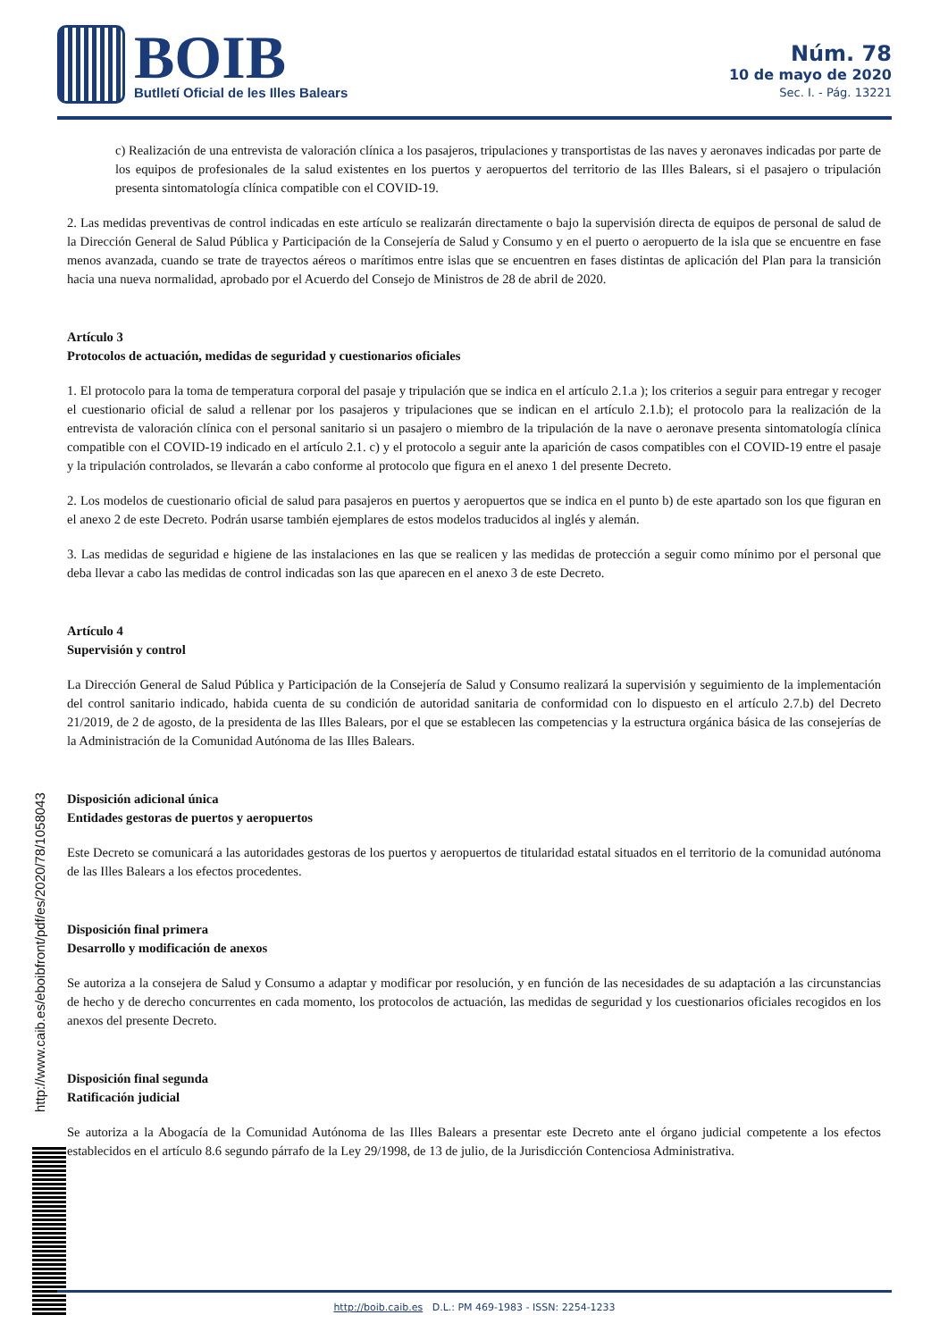BOIB
Butlletí Oficial de les Illes Balears
Núm. 78
10 de mayo de 2020
Sec. I. - Pág. 13221
c) Realización de una entrevista de valoración clínica a los pasajeros, tripulaciones y transportistas de las naves y aeronaves indicadas por parte de los equipos de profesionales de la salud existentes en los puertos y aeropuertos del territorio de las Illes Balears, si el pasajero o tripulación presenta sintomatología clínica compatible con el COVID-19.
2. Las medidas preventivas de control indicadas en este artículo se realizarán directamente o bajo la supervisión directa de equipos de personal de salud de la Dirección General de Salud Pública y Participación de la Consejería de Salud y Consumo y en el puerto o aeropuerto de la isla que se encuentre en fase menos avanzada, cuando se trate de trayectos aéreos o marítimos entre islas que se encuentren en fases distintas de aplicación del Plan para la transición hacia una nueva normalidad, aprobado por el Acuerdo del Consejo de Ministros de 28 de abril de 2020.
Artículo 3
Protocolos de actuación, medidas de seguridad y cuestionarios oficiales
1. El protocolo para la toma de temperatura corporal del pasaje y tripulación que se indica en el artículo 2.1.a ); los criterios a seguir para entregar y recoger el cuestionario oficial de salud a rellenar por los pasajeros y tripulaciones que se indican en el artículo 2.1.b); el protocolo para la realización de la entrevista de valoración clínica con el personal sanitario si un pasajero o miembro de la tripulación de la nave o aeronave presenta sintomatología clínica compatible con el COVID-19 indicado en el artículo 2.1. c) y el protocolo a seguir ante la aparición de casos compatibles con el COVID-19 entre el pasaje y la tripulación controlados, se llevarán a cabo conforme al protocolo que figura en el anexo 1 del presente Decreto.
2. Los modelos de cuestionario oficial de salud para pasajeros en puertos y aeropuertos que se indica en el punto b) de este apartado son los que figuran en el anexo 2 de este Decreto. Podrán usarse también ejemplares de estos modelos traducidos al inglés y alemán.
3. Las medidas de seguridad e higiene de las instalaciones en las que se realicen y las medidas de protección a seguir como mínimo por el personal que deba llevar a cabo las medidas de control indicadas son las que aparecen en el anexo 3 de este Decreto.
Artículo 4
Supervisión y control
La Dirección General de Salud Pública y Participación de la Consejería de Salud y Consumo realizará la supervisión y seguimiento de la implementación del control sanitario indicado, habida cuenta de su condición de autoridad sanitaria de conformidad con lo dispuesto en el artículo 2.7.b) del Decreto 21/2019, de 2 de agosto, de la presidenta de las Illes Balears, por el que se establecen las competencias y la estructura orgánica básica de las consejerías de la Administración de la Comunidad Autónoma de las Illes Balears.
Disposición adicional única
Entidades gestoras de puertos y aeropuertos
Este Decreto se comunicará a las autoridades gestoras de los puertos y aeropuertos de titularidad estatal situados en el territorio de la comunidad autónoma de las Illes Balears a los efectos procedentes.
Disposición final primera
Desarrollo y modificación de anexos
Se autoriza a la consejera de Salud y Consumo a adaptar y modificar por resolución, y en función de las necesidades de su adaptación a las circunstancias de hecho y de derecho concurrentes en cada momento, los protocolos de actuación, las medidas de seguridad y los cuestionarios oficiales recogidos en los anexos del presente Decreto.
Disposición final segunda
Ratificación judicial
Se autoriza a la Abogacía de la Comunidad Autónoma de las Illes Balears a presentar este Decreto ante el órgano judicial competente a los efectos establecidos en el artículo 8.6 segundo párrafo de la Ley 29/1998, de 13 de julio, de la Jurisdicción Contenciosa Administrativa.
http://www.caib.es/eboibfront/pdf/es/2020/78/1058043
http://boib.caib.es D.L.: PM 469-1983 - ISSN: 2254-1233